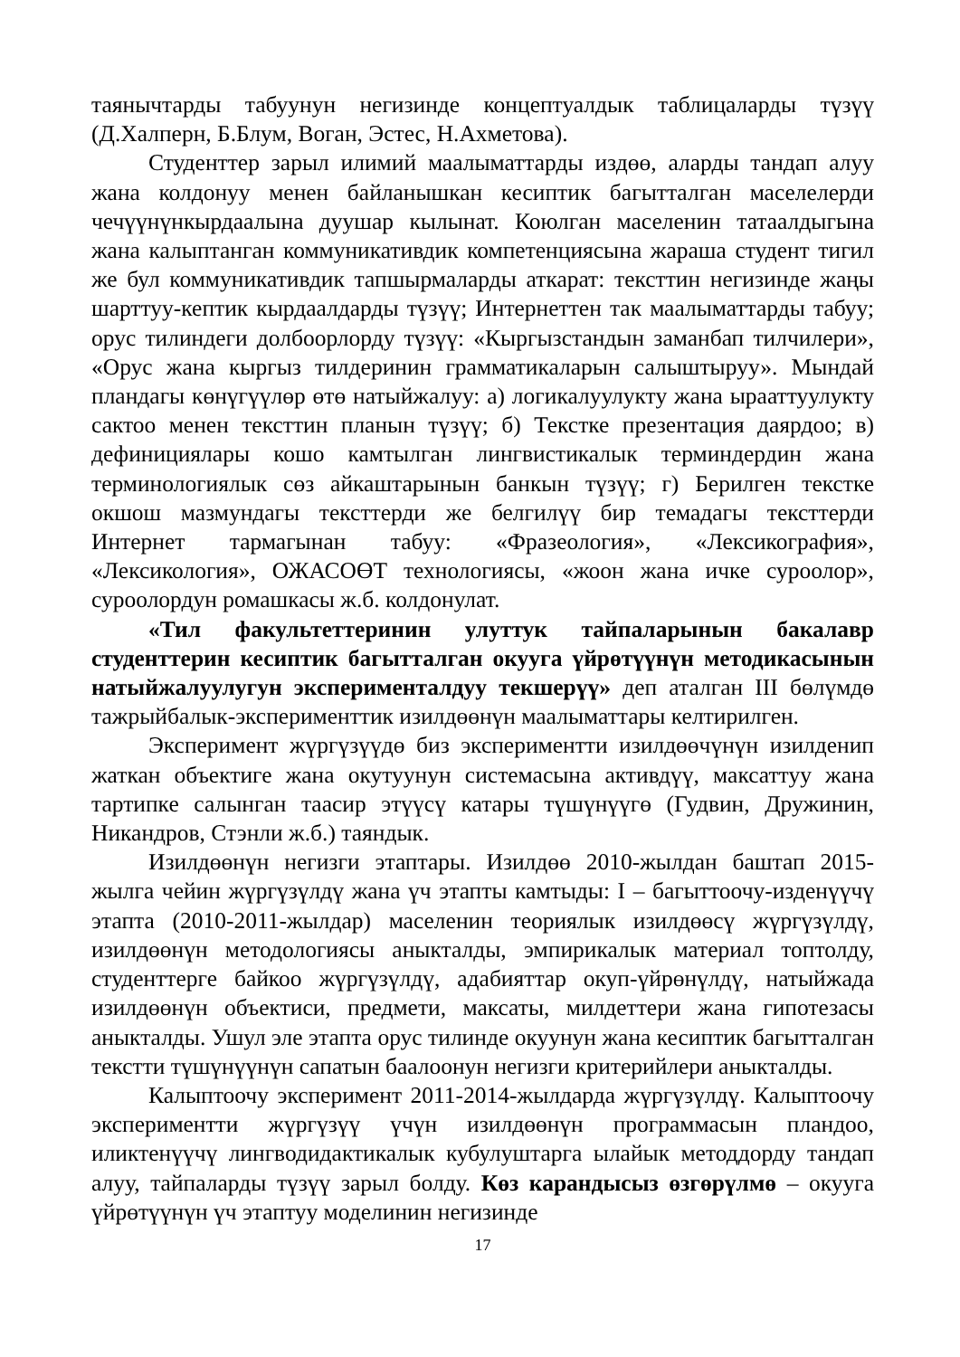таянычтарды табуунун негизинде концептуалдык таблицаларды түзүү (Д.Халперн, Б.Блум, Воган, Эстес, Н.Ахметова).
Студенттер зарыл илимий маалыматтарды издөө, аларды тандап алуу жана колдонуу менен байланышкан кесиптик багытталган маселелерди чечүүнүнкырдаалына дуушар кылынат. Коюлган маселенин татаалдыгына жана калыптанган коммуникативдик компетенциясына жараша студент тигил же бул коммуникативдик тапшырмаларды аткарат: тексттин негизинде жаңы шарттуу-кептик кырдаалдарды түзүү; Интернеттен так маалыматтарды табуу; орус тилиндеги долбоорлорду түзүү: «Кыргызстандын заманбап тилчилери», «Орус жана кыргыз тилдеринин грамматикаларын салыштыруу». Мындай пландагы көнүгүүлөр өтө натыйжалуу: а) логикалуулукту жана ырааттуулукту сактоо менен тексттин планын түзүү; б) Текстке презентация даярдоо; в) дефинициялары кошо камтылган лингвистикалык терминдердин жана терминологиялык сөз айкаштарынын банкын түзүү; г) Берилген текстке окшош мазмундагы тексттерди же белгилүү бир темадагы тексттерди Интернет тармагынан табуу: «Фразеология», «Лексикография», «Лексикология», ОЖАСОӨТ технологиясы, «жоон жана ичке суроолор», суроолордун ромашкасы ж.б. колдонулат.
«Тил факультеттеринин улуттук тайпаларынын бакалавр студенттерин кесиптик багытталган окууга үйрөтүүнүн методикасынын натыйжалуулугун эксперименталдуу текшерүү» деп аталган III бөлүмдө тажрыйбалык-эксперименттик изилдөөнүн маалыматтары келтирилген.
Эксперимент жүргүзүүдө биз экспериментти изилдөөчүнүн изилденип жаткан объектиге жана окутуунун системасына активдүү, максаттуу жана тартипке салынган таасир этүүсү катары түшүнүүгө (Гудвин, Дружинин, Никандров, Стэнли ж.б.) таяндык.
Изилдөөнүн негизги этаптары. Изилдөө 2010-жылдан баштап 2015-жылга чейин жүргүзүлдү жана үч этапты камтыды: I – багыттоочу-изденүүчү этапта (2010-2011-жылдар) маселенин теориялык изилдөөсү жүргүзүлдү, изилдөөнүн методологиясы аныкталды, эмпирикалык материал топтолду, студенттерге байкоо жүргүзүлдү, адабияттар окуп-үйрөнүлдү, натыйжада изилдөөнүн объектиси, предмети, максаты, милдеттери жана гипотезасы аныкталды. Ушул эле этапта орус тилинде окуунун жана кесиптик багытталган текстти түшүнүүнүн сапатын баалоонун негизги критерийлери аныкталды.
Калыптоочу эксперимент 2011-2014-жылдарда жүргүзүлдү. Калыптоочу экспериментти жүргүзүү үчүн изилдөөнүн программасын пландоо, иликтенүүчү лингводидактикалык кубулуштарга ылайык методдорду тандап алуу, тайпаларды түзүү зарыл болду. Көз карандысыз өзгөрүлмө – окууга үйрөтүүнүн үч этаптуу моделинин негизинде
17